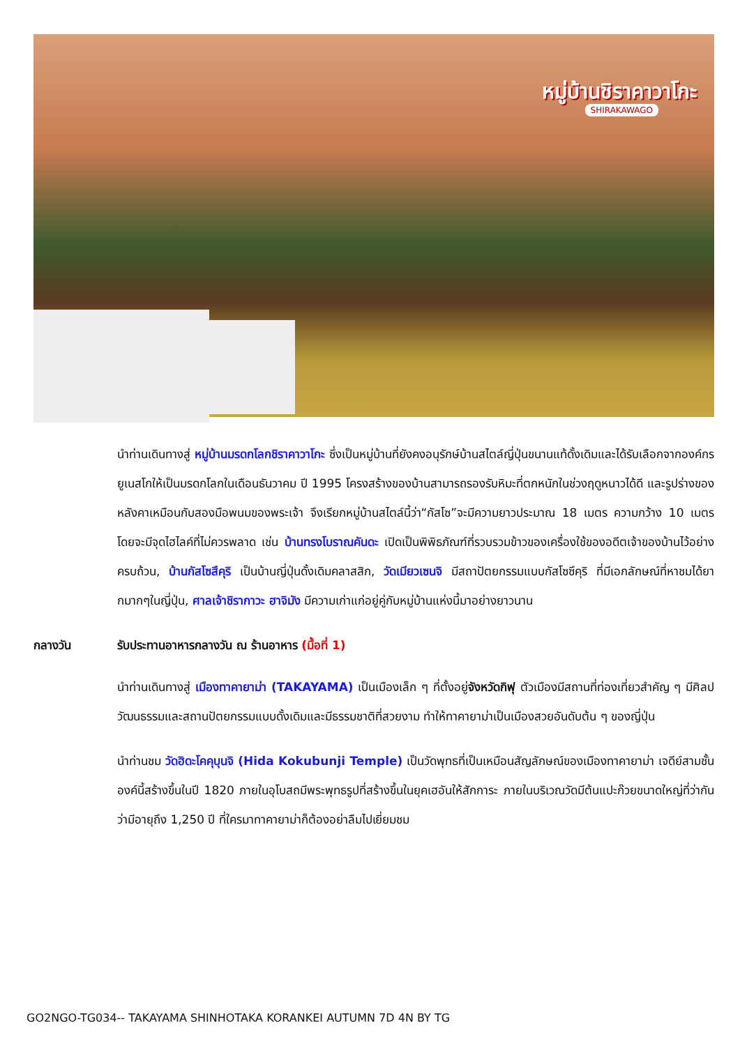หมู่บ้านชิราคาวาโกะ
SHIRAKAWAGO
นำท่านเดินทางสู่ หมู่บ้านมรดกโลกชิราคาวาโกะ ซึ่งเป็นหมู่บ้านที่ยังคงอนุรักษ์บ้านสไตล์ญี่ปุ่นขนานแท้ดั้งเดิมและได้รับเลือกจากองค์กรยูเนสโกให้เป็นมรดกโลกในเดือนธันวาคม ปี 1995 โครงสร้างของบ้านสามารถรองรับหิมะที่ตกหนักในช่วงฤดูหนาวได้ดี และรูปร่างของหลังคาเหมือนกับสองมือพนมของพระเจ้า จึงเรียกหมู่บ้านสไตล์นี้ว่า“กัสโซ”จะมีความยาวประมาณ 18 เมตร ความกว้าง 10 เมตร โดยจะมีจุดไฮไลค์ที่ไม่ควรพลาด เช่น บ้านทรงโบราณคันดะ เปิดเป็นพิพิธภัณฑ์ที่รวบรวมข้าวของเครื่องใช้ของอดีตเจ้าของบ้านไว้อย่างครบถ้วน, บ้านกัสโซสึคุริ เป็นบ้านญี่ปุ่นดั้งเดิมคลาสสิก, วัดเมียวเซนจิ มีสถาปัตยกรรมแบบกัสโซซึคุริ ที่มีเอกลักษณ์ที่หาชมได้ยากมากๆในญี่ปุ่น, ศาลเจ้าชิรากาวะ ฮาจิมัง มีความเก่าแก่อยู่คู่กับหมู่บ้านแห่งนี้มาอย่างยาวนาน
กลางวัน รับประทานอาหารกลางวัน ณ ร้านอาหาร (มื้อที่ 1)
นำท่านเดินทางสู่ เมืองทาคายาม่า (TAKAYAMA) เป็นเมืองเล็ก ๆ ที่ตั้งอยู่จังหวัดกิฟุ ตัวเมืองมีสถานที่ท่องเที่ยวสำคัญ ๆ มีศิลปวัฒนธรรมและสถานปัตยกรรมแบบดั้งเดิมและมีธรรมชาติที่สวยงาม ทำให้ทาคายาม่าเป็นเมืองสวยอันดับต้น ๆ ของญี่ปุ่น
นำท่านชม วัดฮิดะโคคุบุนจิ (Hida Kokubunji Temple) เป็นวัดพุทธที่เป็นเหมือนสัญลักษณ์ของเมืองทาคายาม่า เจดีย์สามชั้นองค์นี้สร้างขึ้นในปี 1820 ภายในอุโบสถมีพระพุทธรูปที่สร้างขึ้นในยุคเฮอันให้สักการะ ภายในบริเวณวัดมีต้นแปะก๊วยขนาดใหญ่ที่ว่ากันว่ามีอายุถึง 1,250 ปี ที่ใครมาทาคายาม่าก็ต้องอย่าลืมไปเยี่ยมชม
GO2NGO-TG034-- TAKAYAMA SHINHOTAKA KORANKEI AUTUMN 7D 4N BY TG